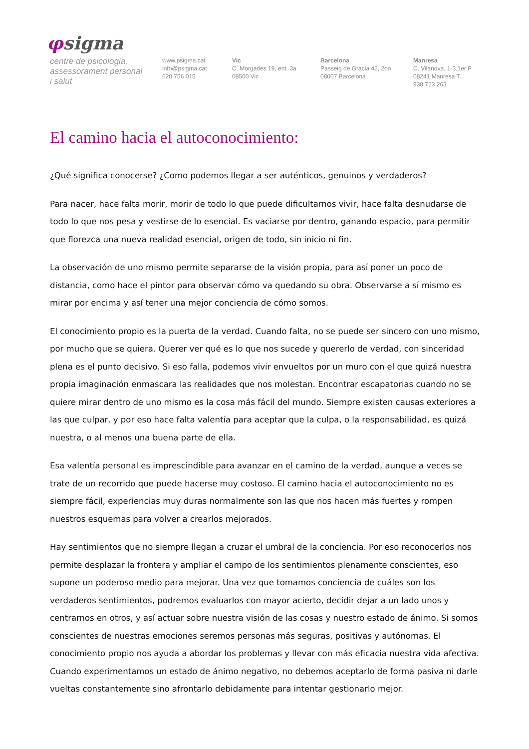φsigma
centre de psicologia,
assessorament personal
i salut
www.psigma.cat
info@psigma.cat
620 756 015
Vic
C. Morgades 19, ent. 3a
08500 Vic
Barcelona
Passeig de Gràcia 42, 2on
08007 Barcelona
Manresa
C. Vilanova, 1-3,1er F
08241 Manresa T.
938 723 263
El camino hacia el autoconocimiento:
¿Qué significa conocerse? ¿Como podemos llegar a ser auténticos, genuinos y verdaderos?
Para nacer, hace falta morir, morir de todo lo que puede dificultarnos vivir, hace falta desnudarse de todo lo que nos pesa y vestirse de lo esencial. Es vaciarse por dentro, ganando espacio, para permitir que florezca una nueva realidad esencial, origen de todo, sin inicio ni fin.
La observación de uno mismo permite separarse de la visión propia, para así poner un poco de distancia, como hace el pintor para observar cómo va quedando su obra. Observarse a sí mismo es mirar por encima y así tener una mejor conciencia de cómo somos.
El conocimiento propio es la puerta de la verdad. Cuando falta, no se puede ser sincero con uno mismo, por mucho que se quiera. Querer ver qué es lo que nos sucede y quererlo de verdad, con sinceridad plena es el punto decisivo. Si eso falla, podemos vivir envueltos por un muro con el que quizá nuestra propia imaginación enmascara las realidades que nos molestan. Encontrar escapatorias cuando no se quiere mirar dentro de uno mismo es la cosa más fácil del mundo. Siempre existen causas exteriores a las que culpar, y por eso hace falta valentía para aceptar que la culpa, o la responsabilidad, es quizá nuestra, o al menos una buena parte de ella.
Esa valentía personal es imprescindible para avanzar en el camino de la verdad, aunque a veces se trate de un recorrido que puede hacerse muy costoso. El camino hacia el autoconocimiento no es siempre fácil, experiencias muy duras normalmente son las que nos hacen más fuertes y rompen nuestros esquemas para volver a crearlos mejorados.
Hay sentimientos que no siempre llegan a cruzar el umbral de la conciencia. Por eso reconocerlos nos permite desplazar la frontera y ampliar el campo de los sentimientos plenamente conscientes, eso supone un poderoso medio para mejorar. Una vez que tomamos conciencia de cuáles son los verdaderos sentimientos, podremos evaluarlos con mayor acierto, decidir dejar a un lado unos y centrarnos en otros, y así actuar sobre nuestra visión de las cosas y nuestro estado de ánimo. Si somos conscientes de nuestras emociones seremos personas más seguras, positivas y autónomas. El conocimiento propio nos ayuda a abordar los problemas y llevar con más eficacia nuestra vida afectiva. Cuando experimentamos un estado de ánimo negativo, no debemos aceptarlo de forma pasiva ni darle vueltas constantemente sino afrontarlo debidamente para intentar gestionarlo mejor.